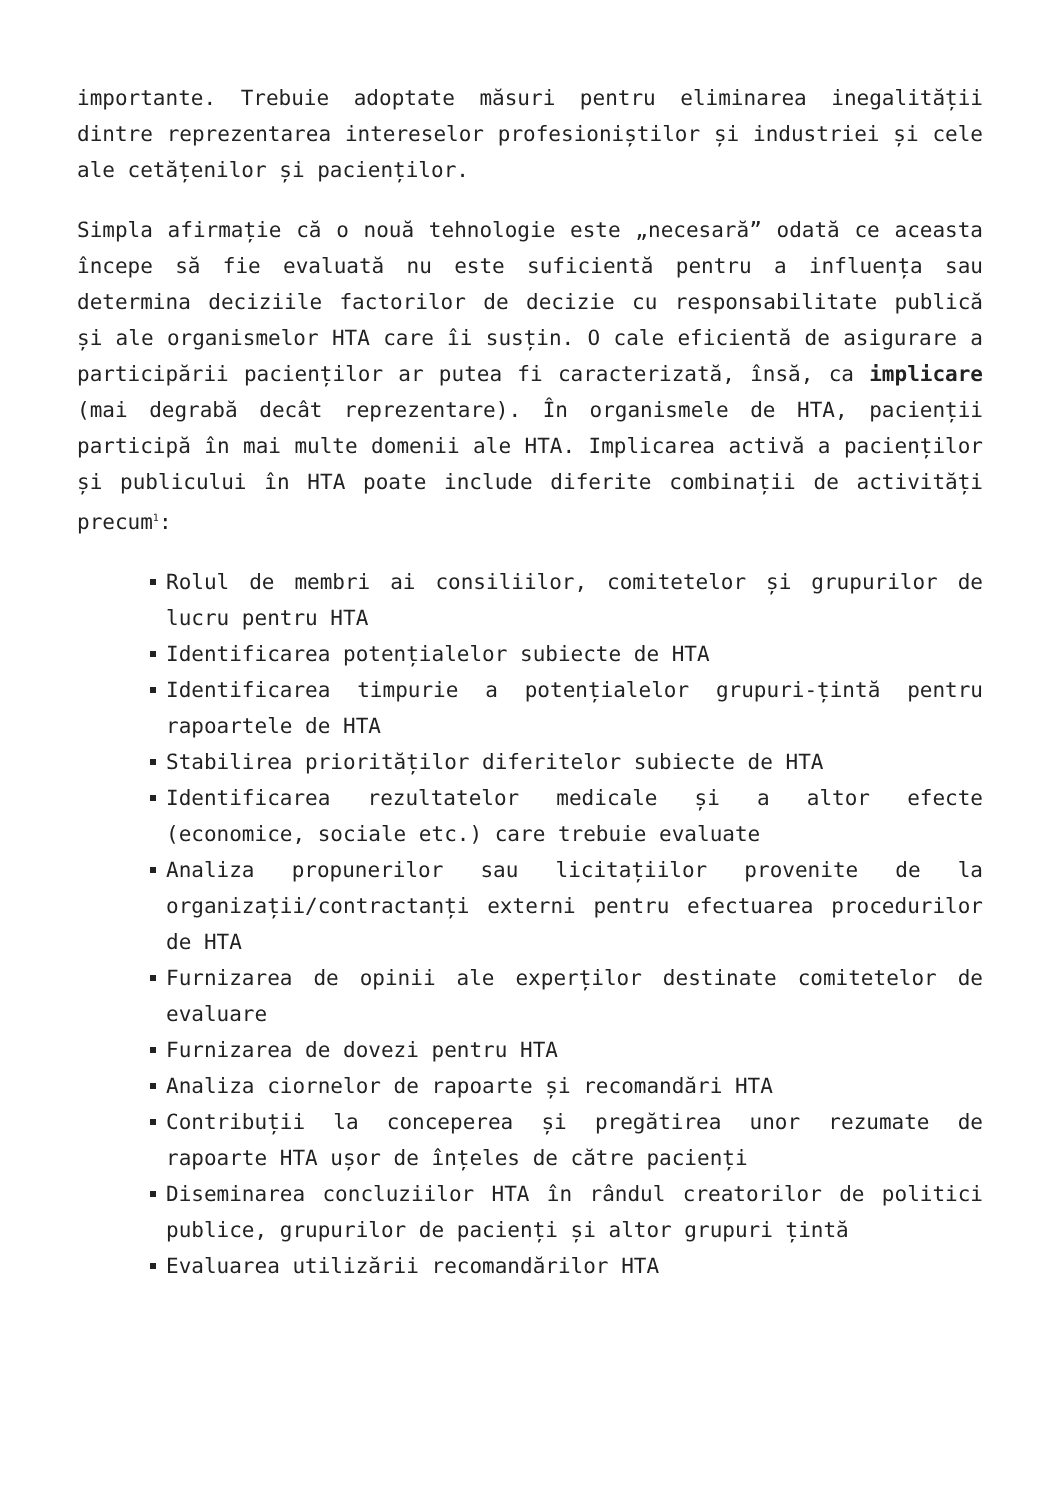importante. Trebuie adoptate măsuri pentru eliminarea inegalității dintre reprezentarea intereselor profesioniștilor și industriei și cele ale cetățenilor și pacienților.
Simpla afirmație că o nouă tehnologie este „necesară” odată ce aceasta începe să fie evaluată nu este suficientă pentru a influența sau determina deciziile factorilor de decizie cu responsabilitate publică și ale organismelor HTA care îi susțin. O cale eficientă de asigurare a participării pacienților ar putea fi caracterizată, însă, ca implicare (mai degrabă decât reprezentare). În organismele de HTA, pacienții participă în mai multe domenii ale HTA. Implicarea activă a pacienților și publicului în HTA poate include diferite combinații de activități precum<sup>1</sup>:
Rolul de membri ai consiliilor, comitetelor și grupurilor de lucru pentru HTA
Identificarea potențialelor subiecte de HTA
Identificarea timpurie a potențialelor grupuri-țintă pentru rapoartele de HTA
Stabilirea priorităților diferitelor subiecte de HTA
Identificarea rezultatelor medicale și a altor efecte (economice, sociale etc.) care trebuie evaluate
Analiza propunerilor sau licitațiilor provenite de la organizații/contractanți externi pentru efectuarea procedurilor de HTA
Furnizarea de opinii ale experților destinate comitetelor de evaluare
Furnizarea de dovezi pentru HTA
Analiza ciornelor de rapoarte și recomandări HTA
Contribuții la conceperea și pregătirea unor rezumate de rapoarte HTA ușor de înțeles de către pacienți
Diseminarea concluziilor HTA în rândul creatorilor de politici publice, grupurilor de pacienți și altor grupuri țintă
Evaluarea utilizării recomandărilor HTA